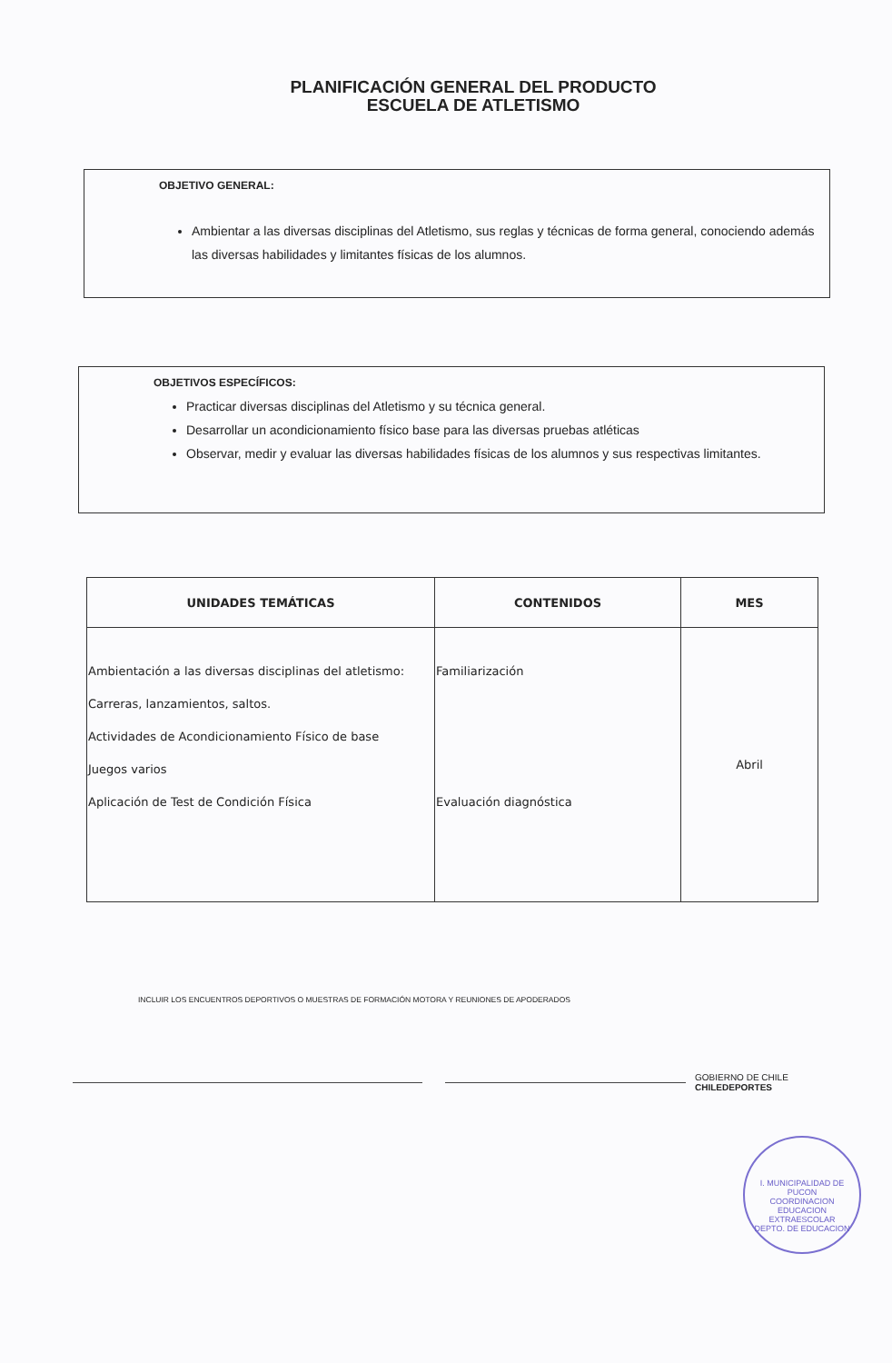PLANIFICACIÓN GENERAL DEL PRODUCTO
ESCUELA DE ATLETISMO
OBJETIVO GENERAL:
Ambientar a las diversas disciplinas del Atletismo, sus reglas y técnicas de forma general, conociendo además las diversas habilidades y limitantes físicas de los alumnos.
OBJETIVOS ESPECÍFICOS:
Practicar diversas disciplinas del Atletismo y su técnica general.
Desarrollar un acondicionamiento físico base para las diversas pruebas atléticas
Observar, medir y evaluar las diversas habilidades físicas de los alumnos y sus respectivas limitantes.
| UNIDADES TEMÁTICAS | CONTENIDOS | MES |
| --- | --- | --- |
| Ambientación a las diversas disciplinas del atletismo: Carreras, lanzamientos, saltos. Actividades de Acondicionamiento Físico de base Juegos varios Aplicación de Test de Condición Física | Familiarización Evaluación diagnóstica | Abril |
INCLUIR LOS ENCUENTROS DEPORTIVOS O MUESTRAS DE FORMACIÓN MOTORA Y REUNIONES DE APODERADOS
GOBIERNO DE CHILE
CHILEDEPORTES
I. MUNICIPALIDAD DE PUCON
COORDINACION EDUCACION EXTRAESCOLAR
DEPTO. DE EDUCACION